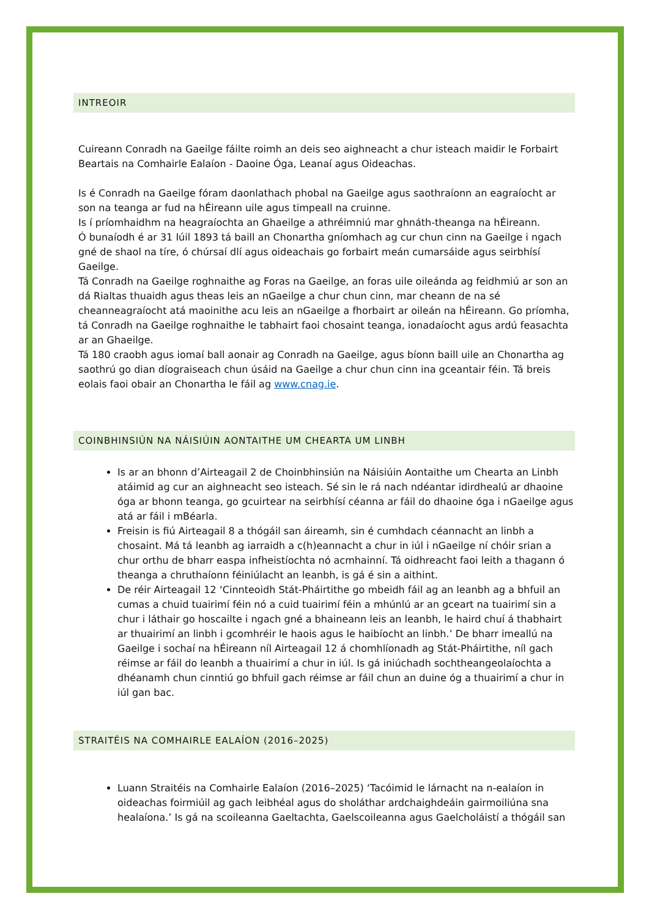INTREOIR
Cuireann Conradh na Gaeilge fáilte roimh an deis seo aighneacht a chur isteach maidir le Forbairt Beartais na Comhairle Ealaíon - Daoine Óga, Leanaí agus Oideachas.
Is é Conradh na Gaeilge fóram daonlathach phobal na Gaeilge agus saothraíonn an eagraíocht ar son na teanga ar fud na hÉireann uile agus timpeall na cruinne.
Is í príomhaidhm na heagraíochta an Ghaeilge a athréimniú mar ghnáth-theanga na hÉireann.
Ó bunaíodh é ar 31 Iúil 1893 tá baill an Chonartha gníomhach ag cur chun cinn na Gaeilge i ngach gné de shaol na tíre, ó chúrsaí dlí agus oideachais go forbairt meán cumarsáide agus seirbhísí Gaeilge.
Tá Conradh na Gaeilge roghnaithe ag Foras na Gaeilge, an foras uile oileánda ag feidhmiú ar son an dá Rialtas thuaidh agus theas leis an nGaeilge a chur chun cinn, mar cheann de na sé cheanneagraíocht atá maoinithe acu leis an nGaeilge a fhorbairt ar oileán na hÉireann. Go príomha, tá Conradh na Gaeilge roghnaithe le tabhairt faoi chosaint teanga, ionadaíocht agus ardú feasachta ar an Ghaeilge.
Tá 180 craobh agus iomaí ball aonair ag Conradh na Gaeilge, agus bíonn baill uile an Chonartha ag saothrú go dian díograiseach chun úsáid na Gaeilge a chur chun cinn ina gceantair féin. Tá breis eolais faoi obair an Chonartha le fáil ag www.cnag.ie.
COINBHINSIÚN NA NÁISIÚIN AONTAITHE UM CHEARTA UM LINBH
Is ar an bhonn d’Airteagail 2 de Choinbhinsiún na Náisiúin Aontaithe um Chearta an Linbh atáimid ag cur an aighneacht seo isteach. Sé sin le rá nach ndéantar idirdhealú ar dhaoine óga ar bhonn teanga, go gcuirtear na seirbhísí céanna ar fáil do dhaoine óga i nGaeilge agus atá ar fáil i mBéarla.
Freisin is fiú Airteagail 8 a thógáil san áireamh, sin é cumhdach céannacht an linbh a chosaint. Má tá leanbh ag iarraidh a c(h)eannacht a chur in iúl i nGaeilge ní chóir srian a chur orthu de bharr easpa infheistíochta nó acmhainní. Tá oidhreacht faoi leith a thagann ó theanga a chruthaíonn féiniúlacht an leanbh, is gá é sin a aithint.
De réir Airteagail 12 ‘Cinnteoidh Stát-Pháirtithe go mbeidh fáil ag an leanbh ag a bhfuil an cumas a chuid tuairimí féin nó a cuid tuairimí féin a mhúnlú ar an gceart na tuairimí sin a chur i láthair go hoscailte i ngach gné a bhaineann leis an leanbh, le haird chuí á thabhairt ar thuairimí an linbh i gcomhréir le haois agus le haibíocht an linbh.’ De bharr imeallú na Gaeilge i sochaí na hÉireann níl Airteagail 12 á chomhlíonadh ag Stát-Pháirtithe, níl gach réimse ar fáil do leanbh a thuairimí a chur in iúl. Is gá iniúchadh sochtheangeolaíochta a dhéanamh chun cinntiú go bhfuil gach réimse ar fáil chun an duine óg a thuairimí a chur in iúl gan bac.
STRAITÉIS NA COMHAIRLE EALAÍON (2016–2025)
Luann Straitéis na Comhairle Ealaíon (2016–2025) ‘Tacóimid le lárnacht na n-ealaíon in oideachas foirmiúil ag gach leibhéal agus do sholáthar ardchaighdeáin gairmoiliúna sna healaíona.’ Is gá na scoileanna Gaeltachta, Gaelscoileanna agus Gaelcholáistí a thógáil san